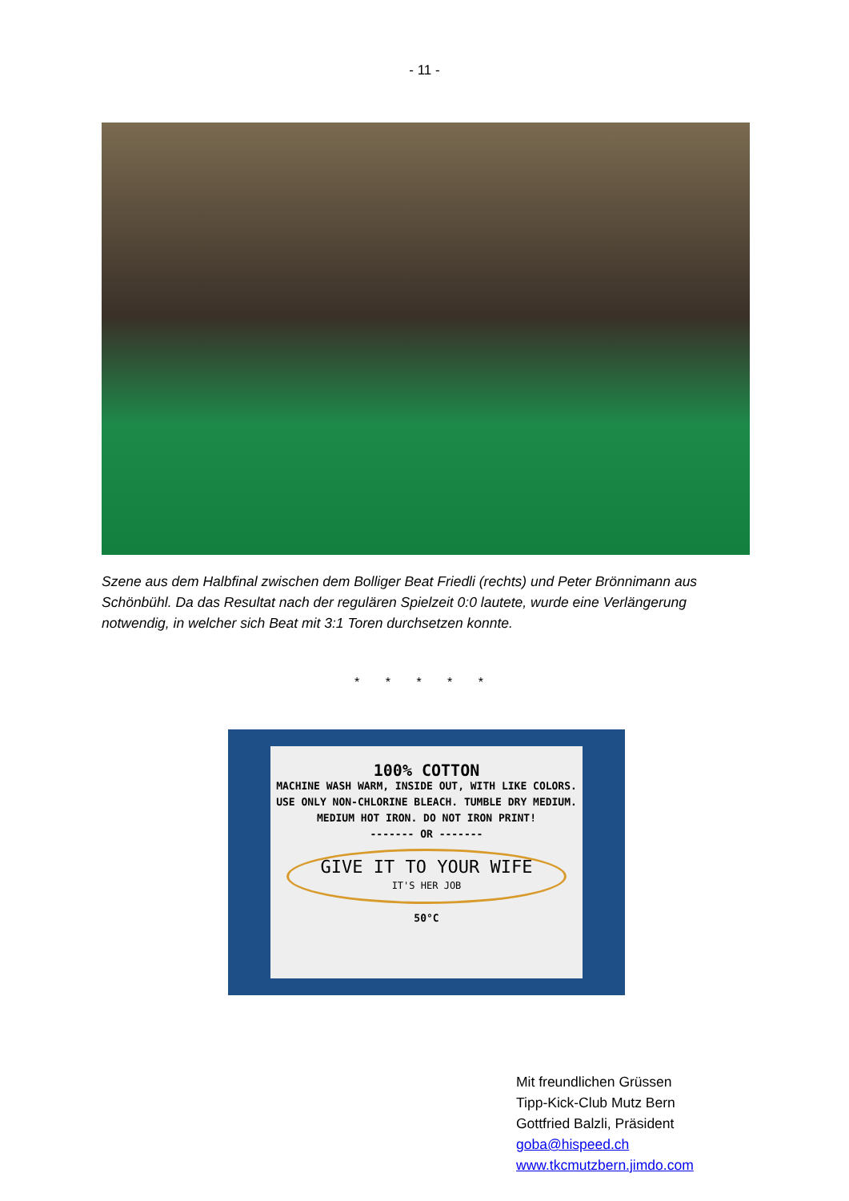- 11 -
Szene aus dem Halbfinal zwischen dem Bolliger Beat Friedli (rechts) und Peter Brönnimann aus Schönbühl. Da das Resultat nach der regulären Spielzeit 0:0 lautete, wurde eine Verlängerung notwendig, in welcher sich Beat mit 3:1 Toren durchsetzen konnte.
* * * * *
100% COTTON
MACHINE WASH WARM, INSIDE OUT, WITH LIKE COLORS. USE ONLY NON-CHLORINE BLEACH. TUMBLE DRY MEDIUM. MEDIUM HOT IRON. DO NOT IRON PRINT!
------- OR -------
GIVE IT TO YOUR WIFE
IT'S HER JOB
50°C
Mit freundlichen Grüssen
Tipp-Kick-Club Mutz Bern
Gottfried Balzli, Präsident
goba@hispeed.ch
www.tkcmutzbern.jimdo.com